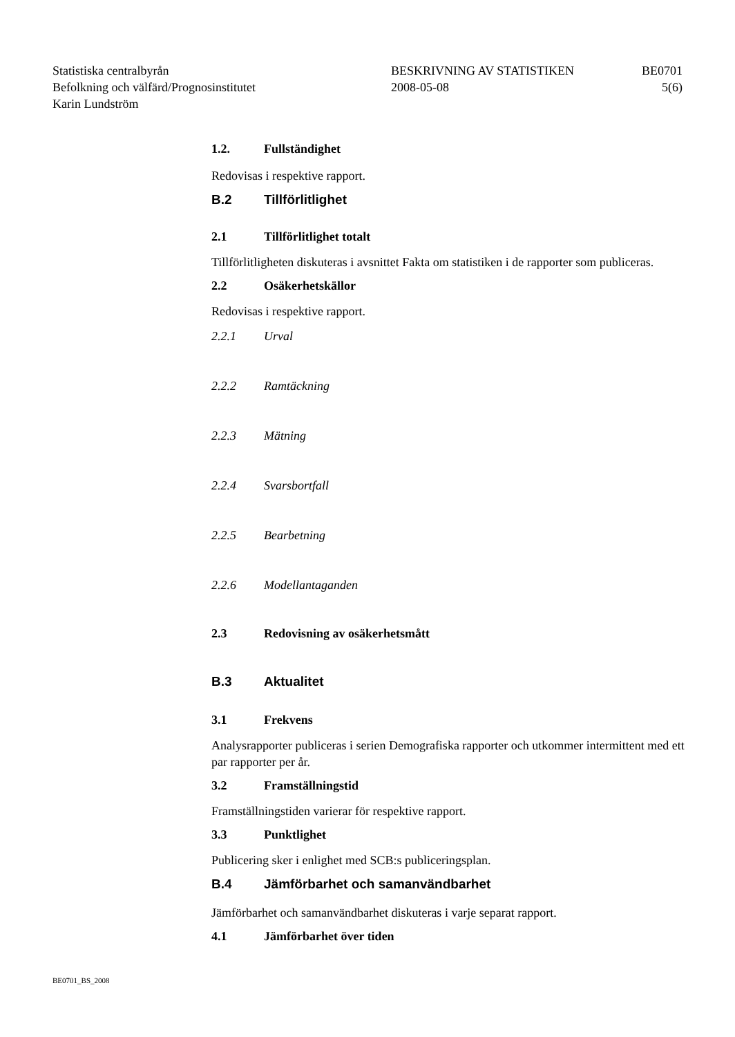Statistiska centralbyrån
Befolkning och välfärd/Prognosinstitutet
Karin Lundström
BESKRIVNING AV STATISTIKEN
2008-05-08
BE0701
5(6)
1.2. Fullständighet
Redovisas i respektive rapport.
B.2 Tillförlitlighet
2.1 Tillförlitlighet totalt
Tillförlitligheten diskuteras i avsnittet Fakta om statistiken i de rapporter som publiceras.
2.2 Osäkerhetskällor
Redovisas i respektive rapport.
2.2.1 Urval
2.2.2 Ramtäckning
2.2.3 Mätning
2.2.4 Svarsbortfall
2.2.5 Bearbetning
2.2.6 Modellantaganden
2.3 Redovisning av osäkerhetsmått
B.3 Aktualitet
3.1 Frekvens
Analysrapporter publiceras i serien Demografiska rapporter och utkommer intermittent med ett par rapporter per år.
3.2 Framställningstid
Framställningstiden varierar för respektive rapport.
3.3 Punktlighet
Publicering sker i enlighet med SCB:s publiceringsplan.
B.4 Jämförbarhet och samanvändbarhet
Jämförbarhet och samanvändbarhet diskuteras i varje separat rapport.
4.1 Jämförbarhet över tiden
BE0701_BS_2008